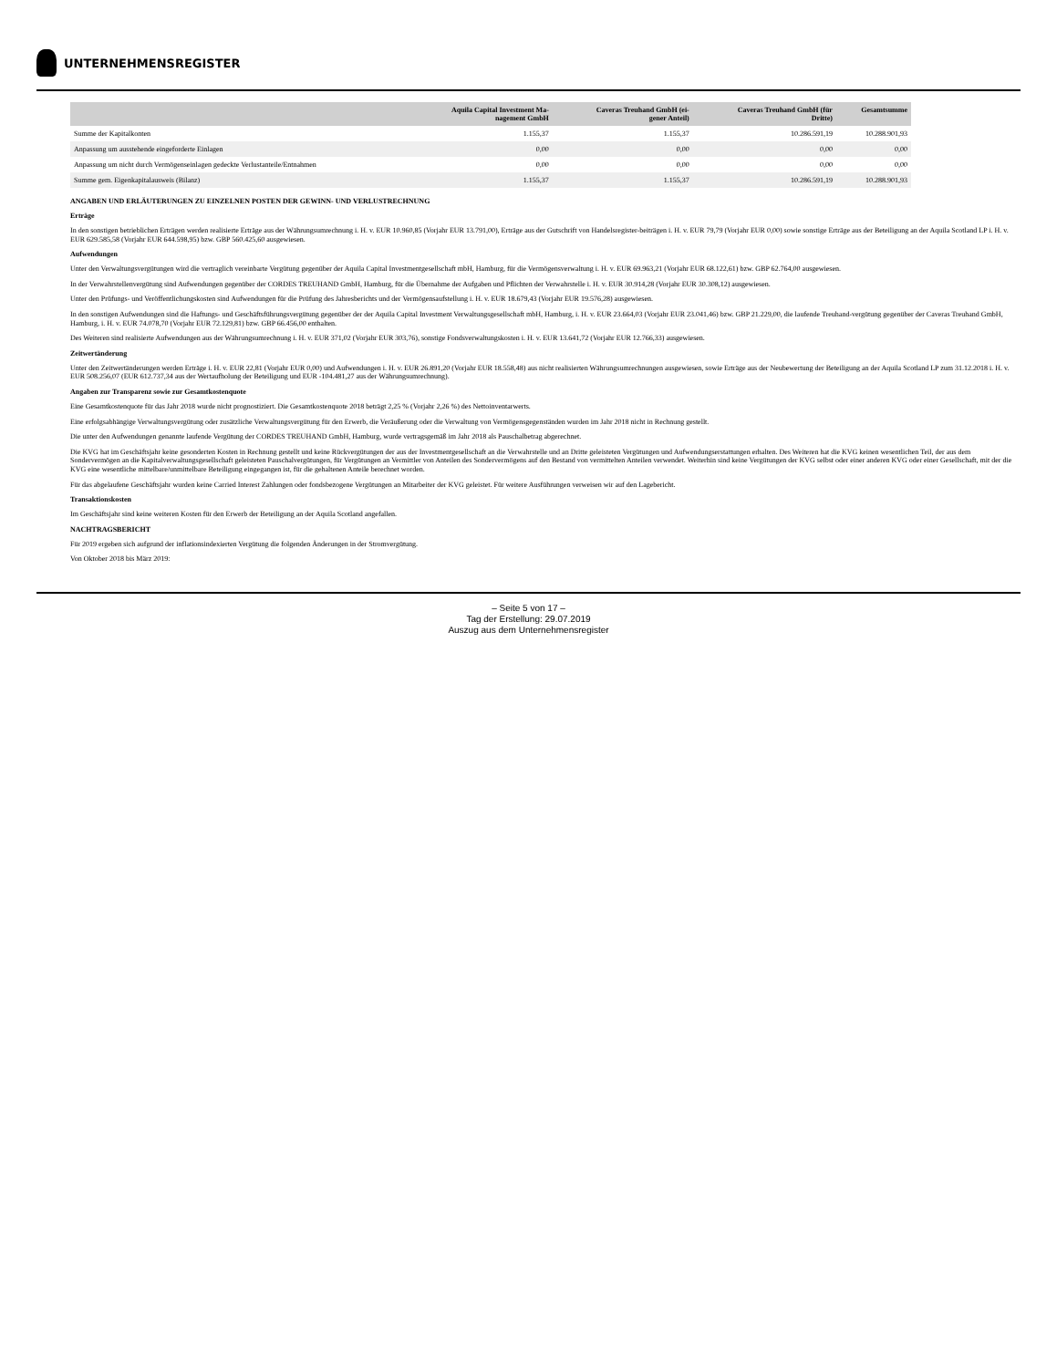UNTERNEHMENSREGISTER
| | Aquila Capital Investment Ma- nagement GmbH | Caveras Treuhand GmbH (ei- gener Anteil) | Caveras Treuhand GmbH (für Dritte) | Gesamtsumme |
| --- | --- | --- | --- | --- |
| Summe der Kapitalkonten | 1.155,37 | 1.155,37 | 10.286.591,19 | 10.288.901,93 |
| Anpassung um ausstehende eingeforderte Einlagen | 0,00 | 0,00 | 0,00 | 0,00 |
| Anpassung um nicht durch Vermögenseinlagen gedeckte Verlustanteile/Entnahmen | 0,00 | 0,00 | 0,00 | 0,00 |
| Summe gem. Eigenkapitalausweis (Bilanz) | 1.155,37 | 1.155,37 | 10.286.591,19 | 10.288.901,93 |
ANGABEN UND ERLÄUTERUNGEN ZU EINZELNEN POSTEN DER GEWINN- UND VERLUSTRECHNUNG
Erträge
In den sonstigen betrieblichen Erträgen werden realisierte Erträge aus der Währungsumrechnung i. H. v. EUR 10.960,85 (Vorjahr EUR 13.791,00), Erträge aus der Gutschrift von Handelsregister-beiträgen i. H. v. EUR 79,79 (Vorjahr EUR 0,00) sowie sonstige Erträge aus der Beteiligung an der Aquila Scotland LP i. H. v. EUR 629.585,58 (Vorjahr EUR 644.598,95) bzw. GBP 560.425,60 ausgewiesen.
Aufwendungen
Unter den Verwaltungsvergütungen wird die vertraglich vereinbarte Vergütung gegenüber der Aquila Capital Investmentgesellschaft mbH, Hamburg, für die Vermögensverwaltung i. H. v. EUR 69.963,21 (Vorjahr EUR 68.122,61) bzw. GBP 62.764,00 ausgewiesen.
In der Verwahrstellenvergütung sind Aufwendungen gegenüber der CORDES TREUHAND GmbH, Hamburg, für die Übernahme der Aufgaben und Pflichten der Verwahrstelle i. H. v. EUR 30.914,28 (Vorjahr EUR 30.308,12) ausgewiesen.
Unter den Prüfungs- und Veröffentlichungskosten sind Aufwendungen für die Prüfung des Jahresberichts und der Vermögensaufstellung i. H. v. EUR 18.679,43 (Vorjahr EUR 19.576,28) ausgewiesen.
In den sonstigen Aufwendungen sind die Haftungs- und Geschäftsführungsvergütung gegenüber der der Aquila Capital Investment Verwaltungsgesellschaft mbH, Hamburg, i. H. v. EUR 23.664,03 (Vorjahr EUR 23.041,46) bzw. GBP 21.229,00, die laufende Treuhand-vergütung gegenüber der Caveras Treuhand GmbH, Hamburg, i. H. v. EUR 74.078,70 (Vorjahr EUR 72.129,81) bzw. GBP 66.456,00 enthalten.
Des Weiteren sind realisierte Aufwendungen aus der Währungsumrechnung i. H. v. EUR 371,02 (Vorjahr EUR 303,76), sonstige Fondsverwaltungskosten i. H. v. EUR 13.641,72 (Vorjahr EUR 12.766,33) ausgewiesen.
Zeitwertänderung
Unter den Zeitwertänderungen werden Erträge i. H. v. EUR 22,81 (Vorjahr EUR 0,00) und Aufwendungen i. H. v. EUR 26.891,20 (Vorjahr EUR 18.558,48) aus nicht realisierten Währungsumrechnungen ausgewiesen, sowie Erträge aus der Neubewertung der Beteiligung an der Aquila Scotland LP zum 31.12.2018 i. H. v. EUR 508.256,07 (EUR 612.737,34 aus der Wertaufholung der Beteiligung und EUR -104.481,27 aus der Währungsumrechnung).
Angaben zur Transparenz sowie zur Gesamtkostenquote
Eine Gesamtkostenquote für das Jahr 2018 wurde nicht prognostiziert. Die Gesamtkostenquote 2018 beträgt 2,25 % (Vorjahr 2,26 %) des Nettoinventarwerts.
Eine erfolgsabhängige Verwaltungsvergütung oder zusätzliche Verwaltungsvergütung für den Erwerb, die Veräußerung oder die Verwaltung von Vermögensgegenständen wurden im Jahr 2018 nicht in Rechnung gestellt.
Die unter den Aufwendungen genannte laufende Vergütung der CORDES TREUHAND GmbH, Hamburg, wurde vertragsgemäß im Jahr 2018 als Pauschalbetrag abgerechnet.
Die KVG hat im Geschäftsjahr keine gesonderten Kosten in Rechnung gestellt und keine Rückvergütungen der aus der Investmentgesellschaft an die Verwahrstelle und an Dritte geleisteten Vergütungen und Aufwendungserstattungen erhalten. Des Weiteren hat die KVG keinen wesentlichen Teil, der aus dem Sondervermögen an die Kapitalverwaltungsgesellschaft geleisteten Pauschalvergütungen, für Vergütungen an Vermittler von Anteilen des Sondervermögens auf den Bestand von vermittelten Anteilen verwendet. Weiterhin sind keine Vergütungen der KVG selbst oder einer anderen KVG oder einer Gesellschaft, mit der die KVG eine wesentliche mittelbare/unmittelbare Beteiligung eingegangen ist, für die gehaltenen Anteile berechnet worden.
Für das abgelaufene Geschäftsjahr wurden keine Carried Interest Zahlungen oder fondsbezogene Vergütungen an Mitarbeiter der KVG geleistet. Für weitere Ausführungen verweisen wir auf den Lagebericht.
Transaktionskosten
Im Geschäftsjahr sind keine weiteren Kosten für den Erwerb der Beteiligung an der Aquila Scotland angefallen.
NACHTRAGSBERICHT
Für 2019 ergeben sich aufgrund der inflationsindexierten Vergütung die folgenden Änderungen in der Stromvergütung.
Von Oktober 2018 bis März 2019:
– Seite 5 von 17 –
Tag der Erstellung: 29.07.2019
Auszug aus dem Unternehmensregister